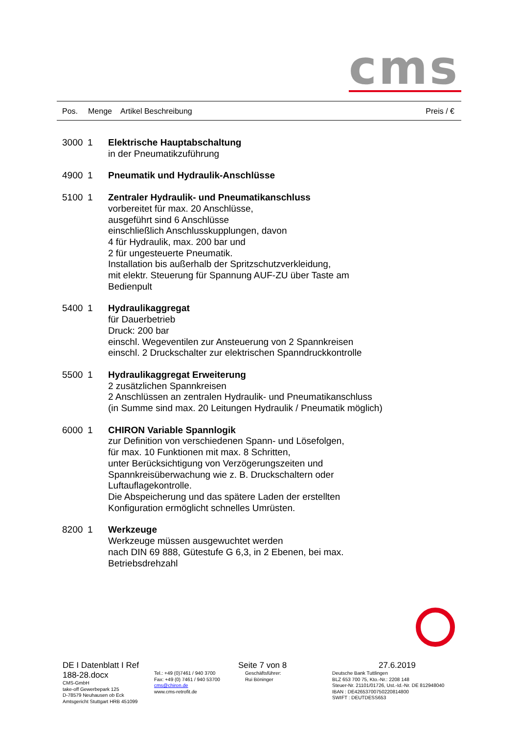cms
| Pos. | Menge | Artikel Beschreibung | Preis / € |
| 3000 | 1 | Elektrische Hauptabschaltung in der Pneumatikzuführung |
| 4900 | 1 | Pneumatik und Hydraulik-Anschlüsse |
| 5100 | 1 | Zentraler Hydraulik- und Pneumatikanschluss vorbereitet für max. 20 Anschlüsse, ausgeführt sind 6 Anschlüsse einschließlich Anschlusskupplungen, davon 4 für Hydraulik, max. 200 bar und 2 für ungesteuerte Pneumatik. Installation bis außerhalb der Spritzschutzverkleidung, mit elektr. Steuerung für Spannung AUF-ZU über Taste am Bedienpult |
| 5400 | 1 | Hydraulikaggregat für Dauerbetrieb Druck: 200 bar einschl. Wegeventilen zur Ansteuerung von 2 Spannkreisen einschl. 2 Druckschalter zur elektrischen Spanndruckkontrolle |
| 5500 | 1 | Hydraulikaggregat Erweiterung 2 zusätzlichen Spannkreisen 2 Anschlüssen an zentralen Hydraulik- und Pneumatikanschluss (in Summe sind max. 20 Leitungen Hydraulik / Pneumatik möglich) |
| 6000 | 1 | CHIRON Variable Spannlogik zur Definition von verschiedenen Spann- und Lösefolgen, für max. 10 Funktionen mit max. 8 Schritten, unter Berücksichtigung von Verzögerungszeiten und Spannkreisüberwachung wie z. B. Druckschaltern oder Luftauflagekontrolle. Die Abspeicherung und das spätere Laden der erstellten Konfiguration ermöglicht schnelles Umrüsten. |
| 8200 | 1 | Werkzeuge Werkzeuge müssen ausgewuchtet werden nach DIN 69 888, Gütestufe G 6,3, in 2 Ebenen, bei max. Betriebsdrehzahl |
| DE I Datenblatt I Ref 188-28.docx CMS-GmbH take-off Gewerbepark 125 D-78579 Neuhausen ob Eck Amtsgericht Stuttgart HRB 451099 | Tel.: +49 (0)7461 / 940 3700 Fax: +49 (0) 7461 / 940 53700 cms@chiron.de www.cms-retrofit.de | Seite 7 von 8 Geschäftsführer: Rui Böninger | 27.6.2019 Deutsche Bank Tuttlingen BLZ 653 700 75, Kto.-Nr.: 2208 148 Steuer-Nr. 21101/01726, Ust.-Id.-Nr. DE 812948040 IBAN : DE42653700750220814800 SWIFT : DEUTDESS653 |